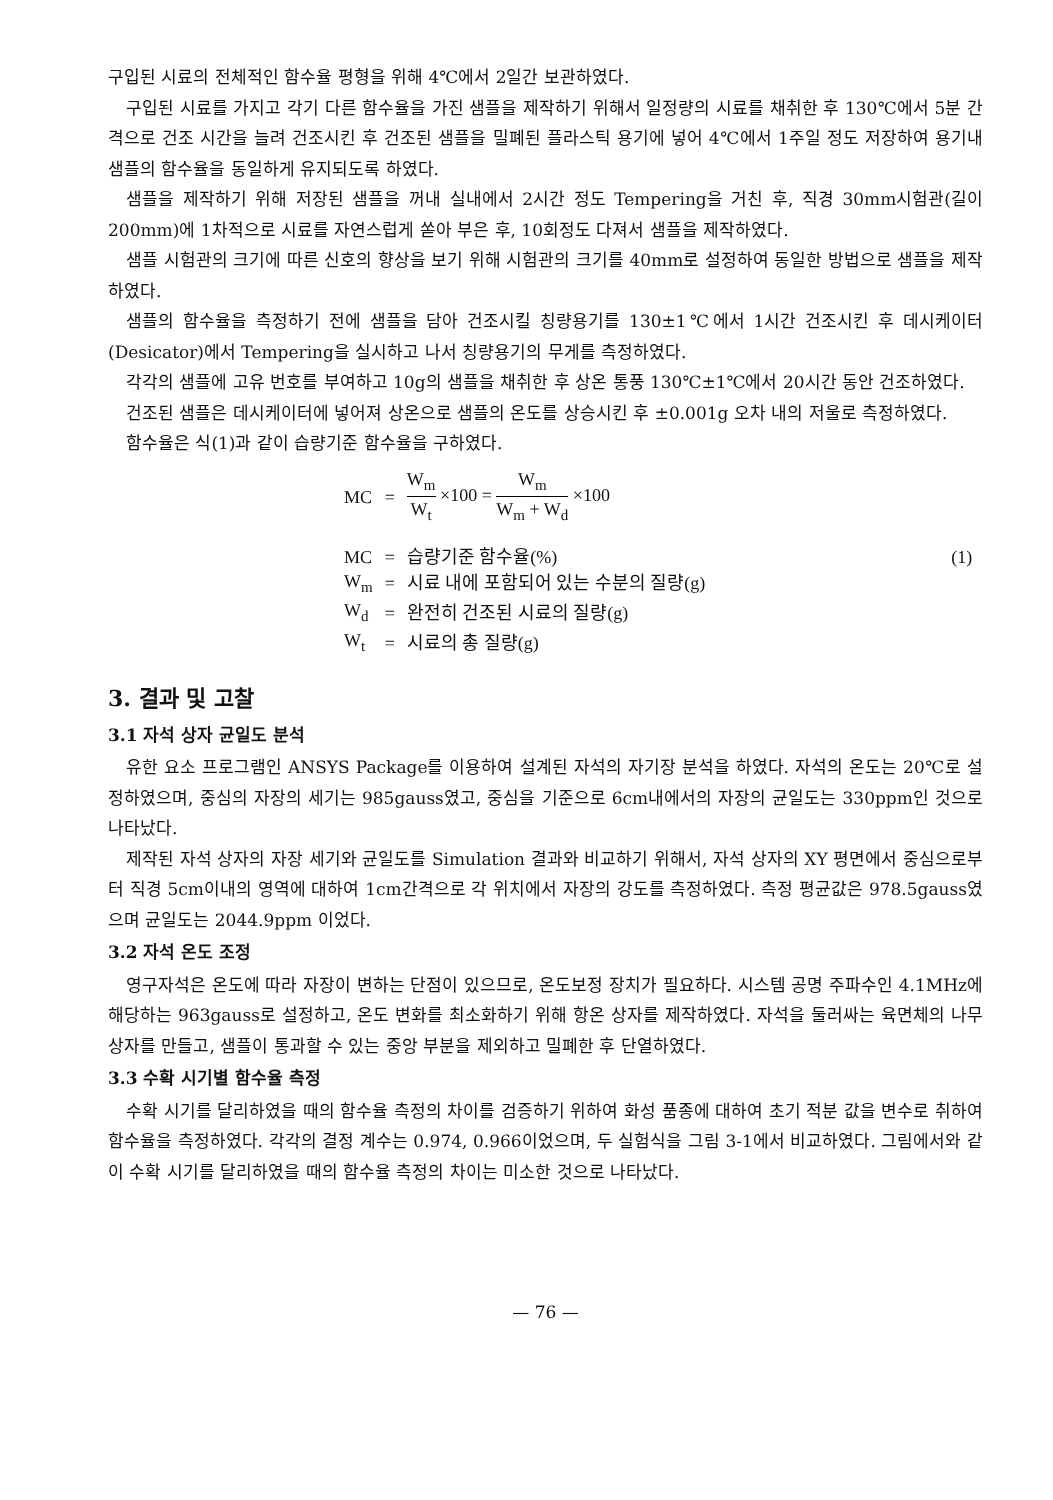구입된 시료의 전체적인 함수율 평형을 위해 4℃에서 2일간 보관하였다.
구입된 시료를 가지고 각기 다른 함수율을 가진 샘플을 제작하기 위해서 일정량의 시료를 채취한 후 130℃에서 5분 간격으로 건조 시간을 늘려 건조시킨 후 건조된 샘플을 밀폐된 플라스틱 용기에 넣어 4℃에서 1주일 정도 저장하여 용기내 샘플의 함수율을 동일하게 유지되도록 하였다.
샘플을 제작하기 위해 저장된 샘플을 꺼내 실내에서 2시간 정도 Tempering을 거친 후, 직경 30mm시험관(길이 200mm)에 1차적으로 시료를 자연스럽게 쏟아 부은 후, 10회정도 다져서 샘플을 제작하였다.
샘플 시험관의 크기에 따른 신호의 향상을 보기 위해 시험관의 크기를 40mm로 설정하여 동일한 방법으로 샘플을 제작하였다.
샘플의 함수율을 측정하기 전에 샘플을 담아 건조시킬 칭량용기를 130±1℃에서 1시간 건조시킨 후 데시케이터(Desicator)에서 Tempering을 실시하고 나서 칭량용기의 무게를 측정하였다.
각각의 샘플에 고유 번호를 부여하고 10g의 샘플을 채취한 후 상온 통풍 130℃±1℃에서 20시간 동안 건조하였다.
건조된 샘플은 데시케이터에 넣어져 상온으로 샘플의 온도를 상승시킨 후 ±0.001g 오차 내의 저울로 측정하였다.
함수율은 식(1)과 같이 습량기준 함수율을 구하였다.
| MC | = | W<sub>m</sub> W<sub>t</sub> ×100 = W<sub>m</sub> W<sub>m</sub> + W<sub>d</sub> ×100 | |
| MC | = | 습량기준 함수율(%) | (1) |
| W<sub>m</sub> | = | 시료 내에 포함되어 있는 수분의 질량(g) | |
| W<sub>d</sub> | = | 완전히 건조된 시료의 질량(g) | |
| W<sub>t</sub> | = | 시료의 총 질량(g) | |
3. 결과 및 고찰
3.1 자석 상자 균일도 분석
유한 요소 프로그램인 ANSYS Package를 이용하여 설계된 자석의 자기장 분석을 하였다. 자석의 온도는 20℃로 설정하였으며, 중심의 자장의 세기는 985gauss였고, 중심을 기준으로 6cm내에서의 자장의 균일도는 330ppm인 것으로 나타났다.
제작된 자석 상자의 자장 세기와 균일도를 Simulation 결과와 비교하기 위해서, 자석 상자의 XY 평면에서 중심으로부터 직경 5cm이내의 영역에 대하여 1cm간격으로 각 위치에서 자장의 강도를 측정하였다. 측정 평균값은 978.5gauss였으며 균일도는 2044.9ppm 이었다.
3.2 자석 온도 조정
영구자석은 온도에 따라 자장이 변하는 단점이 있으므로, 온도보정 장치가 필요하다. 시스템 공명 주파수인 4.1MHz에 해당하는 963gauss로 설정하고, 온도 변화를 최소화하기 위해 항온 상자를 제작하였다. 자석을 둘러싸는 육면체의 나무상자를 만들고, 샘플이 통과할 수 있는 중앙 부분을 제외하고 밀폐한 후 단열하였다.
3.3 수확 시기별 함수율 측정
수확 시기를 달리하였을 때의 함수율 측정의 차이를 검증하기 위하여 화성 품종에 대하여 초기 적분 값을 변수로 취하여 함수율을 측정하였다. 각각의 결정 계수는 0.974, 0.966이었으며, 두 실험식을 그림 3-1에서 비교하였다. 그림에서와 같이 수확 시기를 달리하였을 때의 함수율 측정의 차이는 미소한 것으로 나타났다.
— 76 —